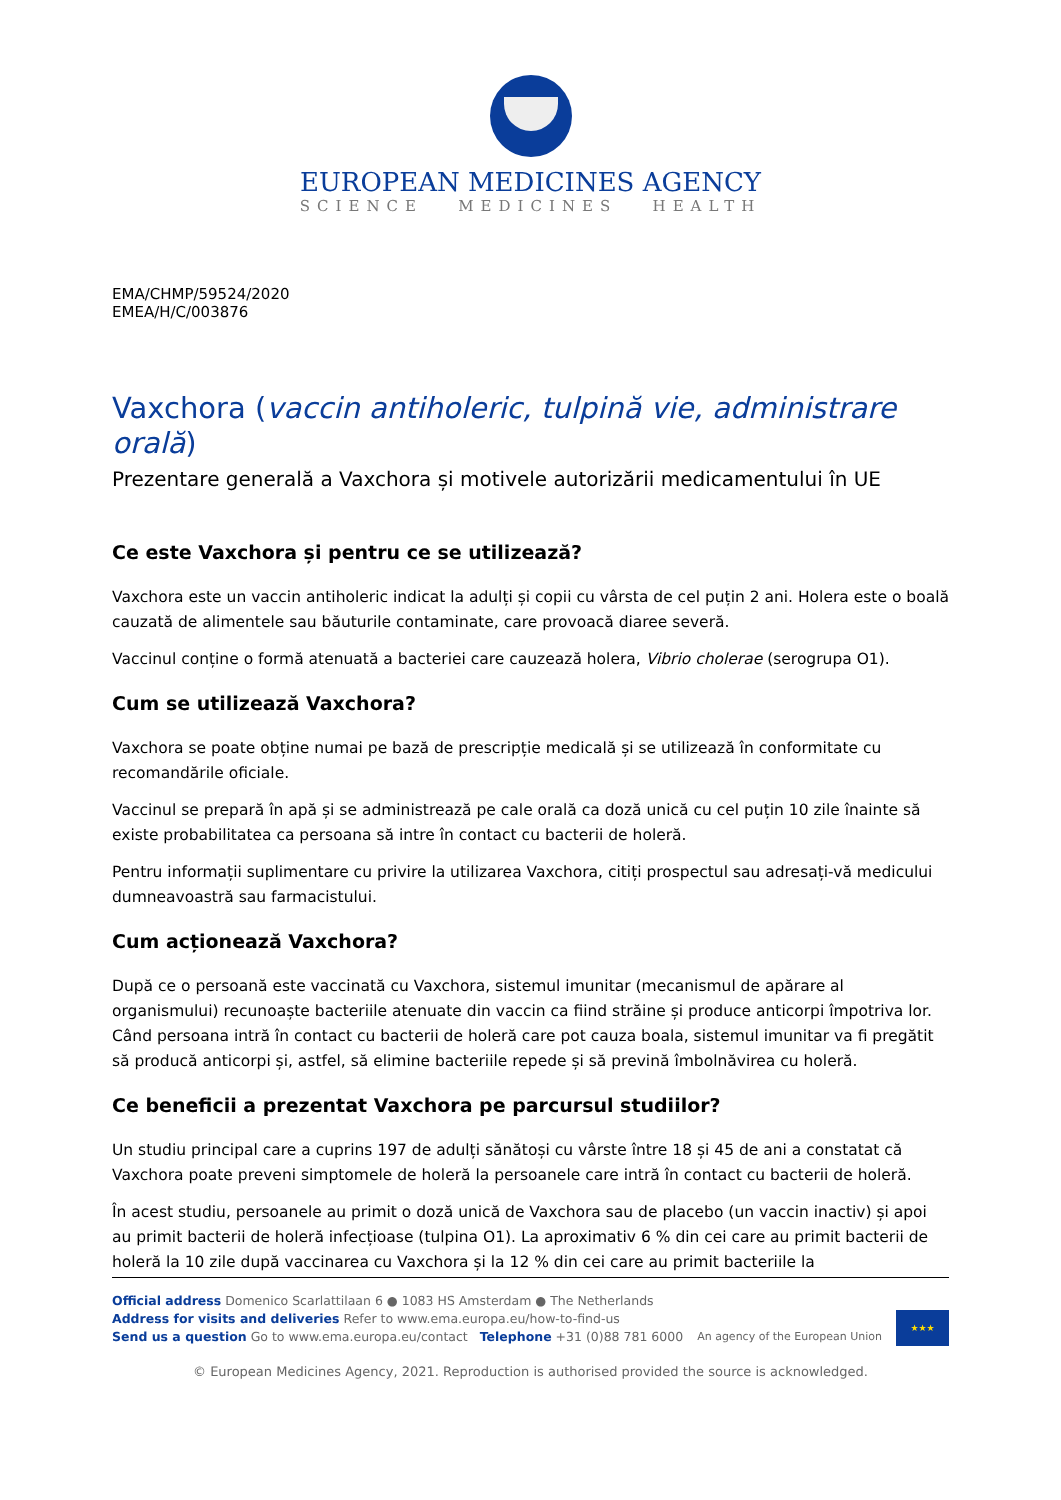EUROPEAN MEDICINES AGENCY
SCIENCE MEDICINES HEALTH
EMA/CHMP/59524/2020
EMEA/H/C/003876
Vaxchora (vaccin antiholeric, tulpină vie, administrare orală)
Prezentare generală a Vaxchora și motivele autorizării medicamentului în UE
Ce este Vaxchora și pentru ce se utilizează?
Vaxchora este un vaccin antiholeric indicat la adulți și copii cu vârsta de cel puțin 2 ani. Holera este o boală cauzată de alimentele sau băuturile contaminate, care provoacă diaree severă.
Vaccinul conține o formă atenuată a bacteriei care cauzează holera, Vibrio cholerae (serogrupa O1).
Cum se utilizează Vaxchora?
Vaxchora se poate obține numai pe bază de prescripție medicală și se utilizează în conformitate cu recomandările oficiale.
Vaccinul se prepară în apă și se administrează pe cale orală ca doză unică cu cel puțin 10 zile înainte să existe probabilitatea ca persoana să intre în contact cu bacterii de holeră.
Pentru informații suplimentare cu privire la utilizarea Vaxchora, citiți prospectul sau adresați-vă medicului dumneavoastră sau farmacistului.
Cum acționează Vaxchora?
După ce o persoană este vaccinată cu Vaxchora, sistemul imunitar (mecanismul de apărare al organismului) recunoaște bacteriile atenuate din vaccin ca fiind străine și produce anticorpi împotriva lor. Când persoana intră în contact cu bacterii de holeră care pot cauza boala, sistemul imunitar va fi pregătit să producă anticorpi și, astfel, să elimine bacteriile repede și să prevină îmbolnăvirea cu holeră.
Ce beneficii a prezentat Vaxchora pe parcursul studiilor?
Un studiu principal care a cuprins 197 de adulți sănătoși cu vârste între 18 și 45 de ani a constatat că Vaxchora poate preveni simptomele de holeră la persoanele care intră în contact cu bacterii de holeră.
În acest studiu, persoanele au primit o doză unică de Vaxchora sau de placebo (un vaccin inactiv) și apoi au primit bacterii de holeră infecțioase (tulpina O1). La aproximativ 6 % din cei care au primit bacterii de holeră la 10 zile după vaccinarea cu Vaxchora și la 12 % din cei care au primit bacteriile la
Official address Domenico Scarlattilaan 6 ● 1083 HS Amsterdam ● The Netherlands
Address for visits and deliveries Refer to www.ema.europa.eu/how-to-find-us
Send us a question Go to www.ema.europa.eu/contact Telephone +31 (0)88 781 6000
An agency of the European Union
★★★
© European Medicines Agency, 2021. Reproduction is authorised provided the source is acknowledged.